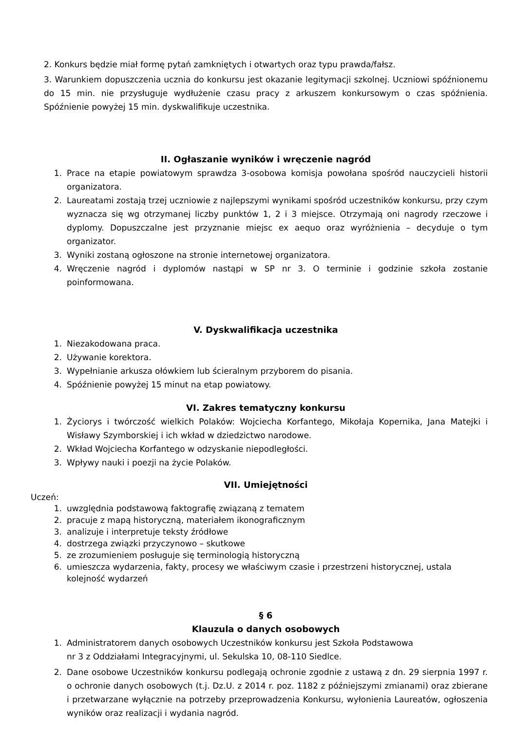2. Konkurs będzie miał formę pytań zamkniętych i otwartych oraz typu prawda/fałsz.
3. Warunkiem dopuszczenia ucznia do konkursu jest okazanie legitymacji szkolnej. Uczniowi spóźnionemu do 15 min. nie przysługuje wydłużenie czasu pracy z arkuszem konkursowym o czas spóźnienia. Spóźnienie powyżej 15 min. dyskwalifikuje uczestnika.
II. Ogłaszanie wyników i wręczenie nagród
1. Prace na etapie powiatowym sprawdza 3-osobowa komisja powołana spośród nauczycieli historii organizatora.
2. Laureatami zostają trzej uczniowie z najlepszymi wynikami spośród uczestników konkursu, przy czym wyznacza się wg otrzymanej liczby punktów 1, 2 i 3 miejsce. Otrzymają oni nagrody rzeczowe i dyplomy. Dopuszczalne jest przyznanie miejsc ex aequo oraz wyróżnienia – decyduje o tym organizator.
3. Wyniki zostaną ogłoszone na stronie internetowej organizatora.
4. Wręczenie nagród i dyplomów nastąpi w SP nr 3. O terminie i godzinie szkoła zostanie poinformowana.
V. Dyskwalifikacja uczestnika
1. Niezakodowana praca.
2. Używanie korektora.
3. Wypełnianie arkusza ołówkiem lub ścieralnym przyborem do pisania.
4. Spóźnienie powyżej 15 minut na etap powiatowy.
VI. Zakres tematyczny konkursu
1. Życiorys i twórczość wielkich Polaków: Wojciecha Korfantego, Mikołaja Kopernika, Jana Matejki i Wisławy Szymborskiej i ich wkład w dziedzictwo narodowe.
2. Wkład Wojciecha Korfantego w odzyskanie niepodległości.
3. Wpływy nauki i poezji na życie Polaków.
VII. Umiejętności
Uczeń:
1. uwzględnia podstawową faktografię związaną z tematem
2. pracuje z mapą historyczną, materiałem ikonograficznym
3. analizuje i interpretuje teksty źródłowe
4. dostrzega związki przyczynowo – skutkowe
5. ze zrozumieniem posługuje się terminologią historyczną
6. umieszcza wydarzenia, fakty, procesy we właściwym czasie i przestrzeni historycznej, ustala kolejność wydarzeń
§ 6
Klauzula o danych osobowych
1. Administratorem danych osobowych Uczestników konkursu jest Szkoła Podstawowa
nr 3 z Oddziałami Integracyjnymi, ul. Sekulska 10, 08-110 Siedlce.
2. Dane osobowe Uczestników konkursu podlegają ochronie zgodnie z ustawą z dn. 29 sierpnia 1997 r. o ochronie danych osobowych (t.j. Dz.U. z 2014 r. poz. 1182 z późniejszymi zmianami) oraz zbierane i przetwarzane wyłącznie na potrzeby przeprowadzenia Konkursu, wyłonienia Laureatów, ogłoszenia wyników oraz realizacji i wydania nagród.